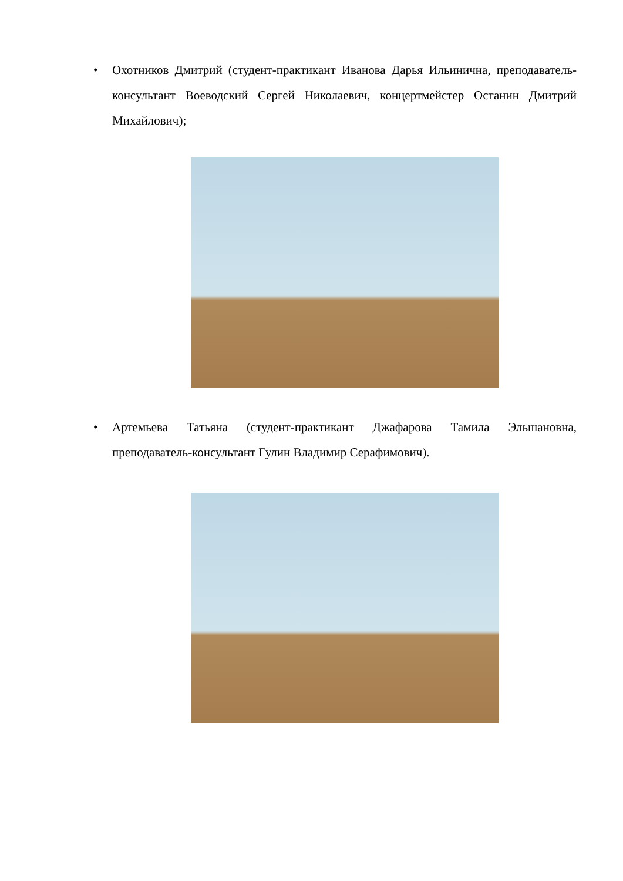•
Охотников Дмитрий (студент-практикант Иванова Дарья Ильинична, преподаватель-консультант Воеводский Сергей Николаевич, концертмейстер Останин Дмитрий Михайлович);
•
Артемьева Татьяна (студент-практикант Джафарова Тамила Эльшановна, преподаватель-консультант Гулин Владимир Серафимович).